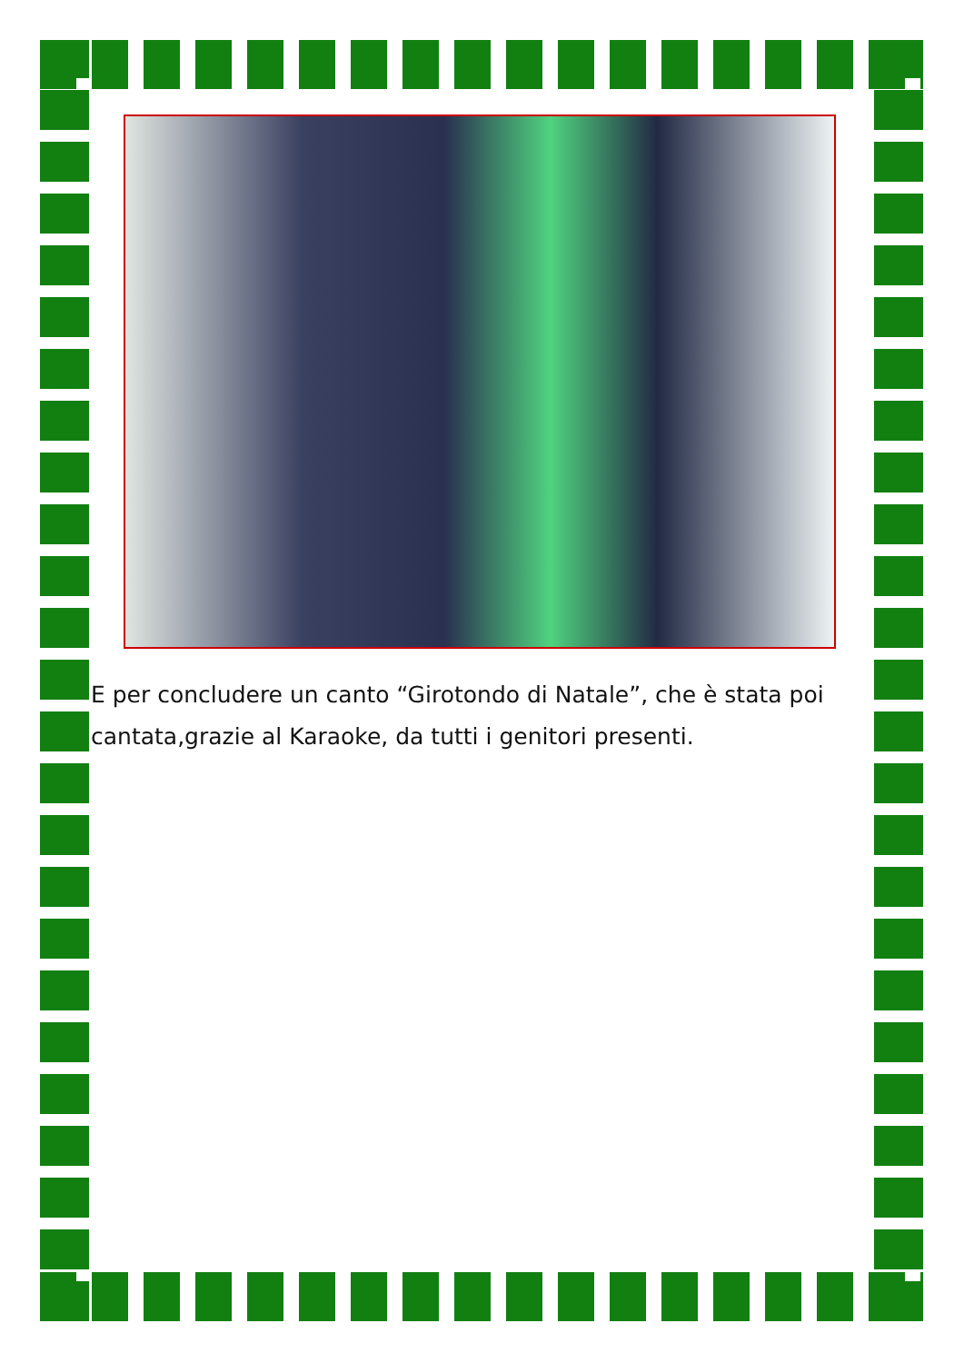E per concludere un canto “Girotondo di Natale”, che è stata poi cantata,grazie al Karaoke, da tutti i genitori presenti.